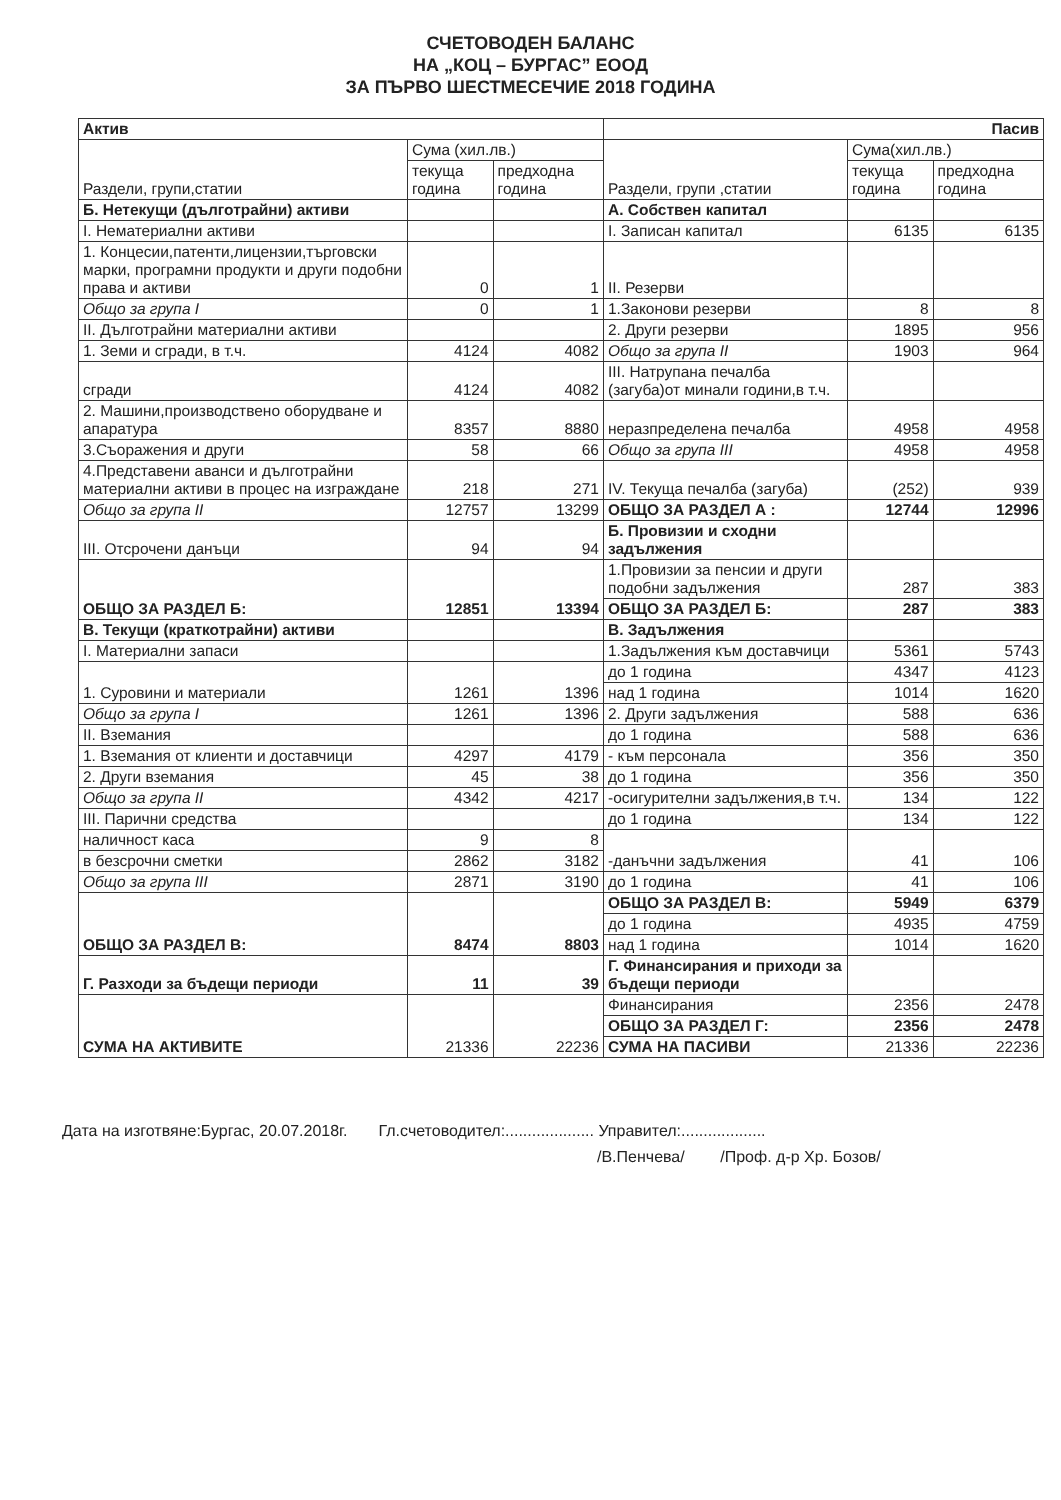СЧЕТОВОДЕН БАЛАНС
НА „КОЦ – БУРГАС” ЕООД
ЗА ПЪРВО ШЕСТМЕСЕЧИЕ 2018 ГОДИНА
| Актив | | | Пасив | | |
| --- | --- | --- | --- | --- | --- |
| Раздели, групи,статии | Сума (хил.лв.) | | Раздели, групи ,статии | Сума(хил.лв.) | |
| | текуща година | предходна година | | текуща година | предходна година |
| Б. Нетекущи (дълготрайни) активи | | | А. Собствен капитал | | |
| I. Нематериални активи | | | I. Записан капитал | 6135 | 6135 |
| 1. Концесии,патенти,лицензии,търговски марки, програмни продукти и други подобни права и активи | 0 | 1 | II. Резерви | | |
| Общо за група I | 0 | 1 | 1.Законови резерви | 8 | 8 |
| II. Дълготрайни материални активи | | | 2. Други резерви | 1895 | 956 |
| 1. Земи и сгради, в т.ч. | 4124 | 4082 | Общо за група II | 1903 | 964 |
| сгради | 4124 | 4082 | III. Натрупана печалба (загуба)от минали години,в т.ч. | | |
| 2. Машини,производствено оборудване и апаратура | 8357 | 8880 | неразпределена печалба | 4958 | 4958 |
| 3.Съоражения и други | 58 | 66 | Общо за група III | 4958 | 4958 |
| 4.Представени аванси и дълготрайни материални активи в процес на изграждане | 218 | 271 | IV. Текуща печалба (загуба) | (252) | 939 |
| Общо за група II | 12757 | 13299 | ОБЩО ЗА РАЗДЕЛ А : | 12744 | 12996 |
| III. Отсрочени данъци | 94 | 94 | Б. Провизии и сходни задължения | | |
| ОБЩО ЗА РАЗДЕЛ Б: | 12851 | 13394 | 1.Провизии за пенсии и други подобни задължения | 287 | 383 |
| | | | ОБЩО ЗА РАЗДЕЛ Б: | 287 | 383 |
| В. Текущи (краткотрайни) активи | | | В. Задължения | | |
| I. Материални запаси | | | 1.Задължения към доставчици | 5361 | 5743 |
| 1. Суровини и материали | 1261 | 1396 | до 1 година | 4347 | 4123 |
| | | | над 1 година | 1014 | 1620 |
| Общо за група I | 1261 | 1396 | 2. Други задължения | 588 | 636 |
| II. Вземания | | | до 1 година | 588 | 636 |
| 1. Вземания от клиенти и доставчици | 4297 | 4179 | - към персонала | 356 | 350 |
| 2. Други вземания | 45 | 38 | до 1 година | 356 | 350 |
| Общо за група II | 4342 | 4217 | -осигурителни задължения,в т.ч. | 134 | 122 |
| III. Парични средства | | | до 1 година | 134 | 122 |
| наличност каса | 9 | 8 | -данъчни задължения | 41 | 106 |
| в безсрочни сметки | 2862 | 3182 | | | |
| Общо за група III | 2871 | 3190 | до 1 година | 41 | 106 |
| ОБЩО ЗА РАЗДЕЛ В: | 8474 | 8803 | ОБЩО ЗА РАЗДЕЛ В: | 5949 | 6379 |
| | | | до 1 година | 4935 | 4759 |
| | | | над 1 година | 1014 | 1620 |
| Г. Разходи за бъдещи периоди | 11 | 39 | Г. Финансирания и приходи за бъдещи периоди | | |
| СУМА НА АКТИВИТЕ | 21336 | 22236 | Финансирания | 2356 | 2478 |
| | | | ОБЩО ЗА РАЗДЕЛ Г: | 2356 | 2478 |
| | | | СУМА НА ПАСИВИ | 21336 | 22236 |
Дата на изготвяне:Бургас, 20.07.2018г. Гл.счетоводител:.................... Управител:...................
/В.Пенчева/ /Проф. д-р Хр. Бозов/